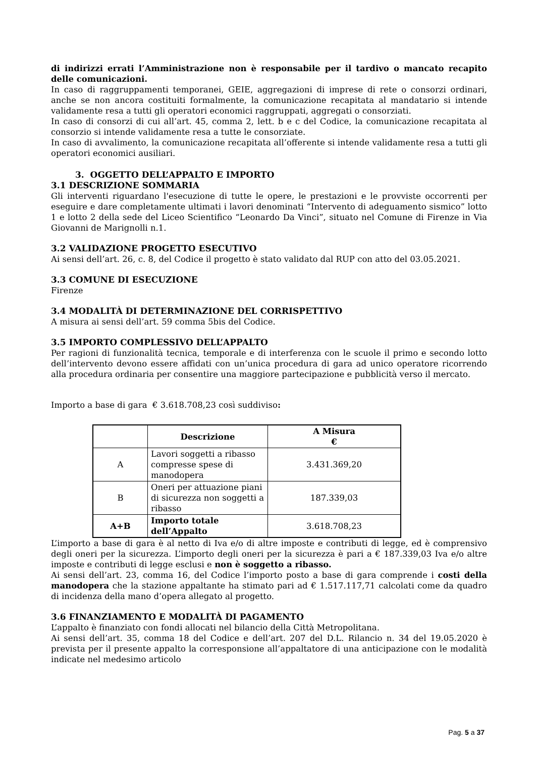di indirizzi errati l’Amministrazione non è responsabile per il tardivo o mancato recapito delle comunicazioni.
In caso di raggruppamenti temporanei, GEIE, aggregazioni di imprese di rete o consorzi ordinari, anche se non ancora costituiti formalmente, la comunicazione recapitata al mandatario si intende validamente resa a tutti gli operatori economici raggruppati, aggregati o consorziati.
In caso di consorzi di cui all’art. 45, comma 2, lett. b e c del Codice, la comunicazione recapitata al consorzio si intende validamente resa a tutte le consorziate.
In caso di avvalimento, la comunicazione recapitata all’offerente si intende validamente resa a tutti gli operatori economici ausiliari.
3. OGGETTO DELL’APPALTO E IMPORTO
3.1 DESCRIZIONE SOMMARIA
Gli interventi riguardano l'esecuzione di tutte le opere, le prestazioni e le provviste occorrenti per eseguire e dare completamente ultimati i lavori denominati “Intervento di adeguamento sismico” lotto 1 e lotto 2 della sede del Liceo Scientifico “Leonardo Da Vinci”, situato nel Comune di Firenze in Via Giovanni de Marignolli n.1.
3.2 VALIDAZIONE PROGETTO ESECUTIVO
Ai sensi dell’art. 26, c. 8, del Codice il progetto è stato validato dal RUP con atto del 03.05.2021.
3.3 COMUNE DI ESECUZIONE
Firenze
3.4 MODALITÀ DI DETERMINAZIONE DEL CORRISPETTIVO
A misura ai sensi dell’art. 59 comma 5bis del Codice.
3.5 IMPORTO COMPLESSIVO DELL’APPALTO
Per ragioni di funzionalità tecnica, temporale e di interferenza con le scuole il primo e secondo lotto dell’intervento devono essere affidati con un’unica procedura di gara ad unico operatore ricorrendo alla procedura ordinaria per consentire una maggiore partecipazione e pubblicità verso il mercato.
Importo a base di gara € 3.618.708,23 così suddiviso:
| | Descrizione | A Misura € |
| --- | --- | --- |
| A | Lavori soggetti a ribasso compresse spese di manodopera | 3.431.369,20 |
| B | Oneri per attuazione piani di sicurezza non soggetti a ribasso | 187.339,03 |
| A+B | Importo totale dell’Appalto | 3.618.708,23 |
L’importo a base di gara è al netto di Iva e/o di altre imposte e contributi di legge, ed è comprensivo degli oneri per la sicurezza. L’importo degli oneri per la sicurezza è pari a € 187.339,03 Iva e/o altre imposte e contributi di legge esclusi e non è soggetto a ribasso.
Ai sensi dell’art. 23, comma 16, del Codice l’importo posto a base di gara comprende i costi della manodopera che la stazione appaltante ha stimato pari ad € 1.517.117,71 calcolati come da quadro di incidenza della mano d’opera allegato al progetto.
3.6 FINANZIAMENTO E MODALITÀ DI PAGAMENTO
L’appalto è finanziato con fondi allocati nel bilancio della Città Metropolitana.
Ai sensi dell’art. 35, comma 18 del Codice e dell’art. 207 del D.L. Rilancio n. 34 del 19.05.2020 è prevista per il presente appalto la corresponsione all’appaltatore di una anticipazione con le modalità indicate nel medesimo articolo
Pag. 5 a 37